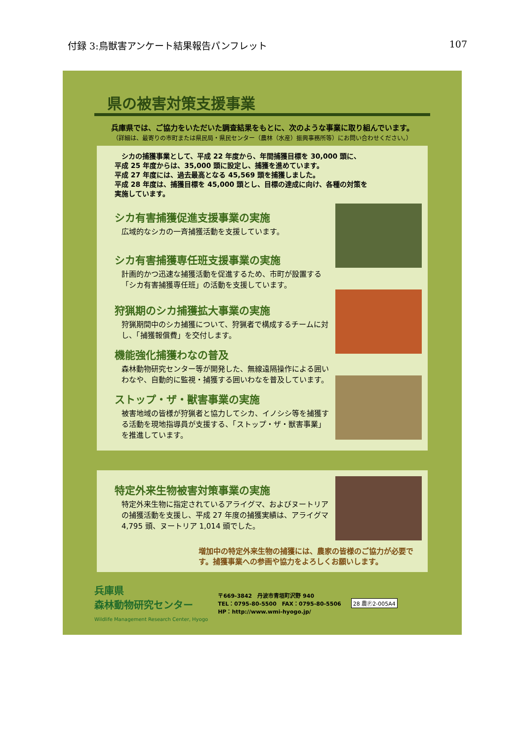付録 3:鳥獣害アンケート結果報告パンフレット 107
県の被害対策支援事業
兵庫県では、ご協力をいただいた調査結果をもとに、次のような事業に取り組んでいます。
（詳細は、最寄りの市町または県民局・県民センター（農林（水産）振興事務所等）にお問い合わせください。）
　シカの捕獲事業として、平成 22 年度から、年間捕獲目標を 30,000 頭に、
平成 25 年度からは、35,000 頭に設定し、捕獲を進めています。
平成 27 年度には、過去最高となる 45,569 頭を捕獲しました。
平成 28 年度は、捕獲目標を 45,000 頭とし、目標の達成に向け、各種の対策を
実施しています。
シカ有害捕獲促進支援事業の実施
広域的なシカの一斉捕獲活動を支援しています。
シカ有害捕獲専任班支援事業の実施
計画的かつ迅速な捕獲活動を促進するため、市町が設置する「シカ有害捕獲専任班」の活動を支援しています。
狩猟期のシカ捕獲拡大事業の実施
狩猟期間中のシカ捕獲について、狩猟者で構成するチームに対し、「捕獲報償費」を交付します。
機能強化捕獲わなの普及
森林動物研究センター等が開発した、無線遠隔操作による囲いわなや、自動的に監視・捕獲する囲いわなを普及しています。
ストップ・ザ・獣害事業の実施
被害地域の皆様が狩猟者と協力してシカ、イノシシ等を捕獲する活動を現地指導員が支援する、「ストップ・ザ・獣害事業」を推進しています。
特定外来生物被害対策事業の実施
特定外来生物に指定されているアライグマ、およびヌートリアの捕獲活動を支援し、平成 27 年度の捕獲実績は、アライグマ 4,795 頭、ヌートリア 1,014 頭でした。
増加中の特定外来生物の捕獲には、農家の皆様のご協力が必要です。捕獲事業への参画や協力をよろしくお願いします。
兵庫県
森林動物研究センター
Wildlife Management Research Center, Hyogo
〒669-3842　丹波市青垣町沢野 940
TEL：0795-80-5500　FAX：0795-80-5506
HP：http://www.wmi-hyogo.jp/
28 農Ⓟ2-005A4